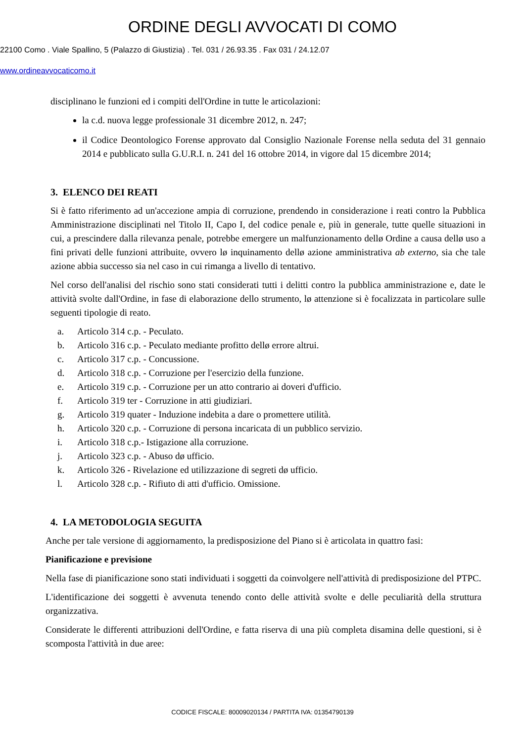ORDINE DEGLI AVVOCATI DI COMO
22100 Como . Viale Spallino, 5 (Palazzo di Giustizia) . Tel. 031 / 26.93.35 . Fax 031 / 24.12.07
www.ordineavvocaticomo.it
disciplinano le funzioni ed i compiti dell'Ordine in tutte le articolazioni:
la c.d. nuova legge professionale 31 dicembre 2012, n. 247;
il Codice Deontologico Forense approvato dal Consiglio Nazionale Forense nella seduta del 31 gennaio 2014 e pubblicato sulla G.U.R.I. n. 241 del 16 ottobre 2014, in vigore dal 15 dicembre 2014;
3. ELENCO DEI REATI
Si è fatto riferimento ad un'accezione ampia di corruzione, prendendo in considerazione i reati contro la Pubblica Amministrazione disciplinati nel Titolo II, Capo I, del codice penale e, più in generale, tutte quelle situazioni in cui, a prescindere dalla rilevanza penale, potrebbe emergere un malfunzionamento dellø Ordine a causa dellø uso a fini privati delle funzioni attribuite, ovvero lø inquinamento dellø azione amministrativa ab externo, sia che tale azione abbia successo sia nel caso in cui rimanga a livello di tentativo.
Nel corso dell'analisi del rischio sono stati considerati tutti i delitti contro la pubblica amministrazione e, date le attività svolte dall'Ordine, in fase di elaborazione dello strumento, lø attenzione si è focalizzata in particolare sulle seguenti tipologie di reato.
a. Articolo 314 c.p. - Peculato.
b. Articolo 316 c.p. - Peculato mediante profitto dellø errore altrui.
c. Articolo 317 c.p. - Concussione.
d. Articolo 318 c.p. - Corruzione per l'esercizio della funzione.
e. Articolo 319 c.p. - Corruzione per un atto contrario ai doveri d'ufficio.
f. Articolo 319 ter - Corruzione in atti giudiziari.
g. Articolo 319 quater - Induzione indebita a dare o promettere utilità.
h. Articolo 320 c.p. - Corruzione di persona incaricata di un pubblico servizio.
i. Articolo 318 c.p.- Istigazione alla corruzione.
j. Articolo 323 c.p. - Abuso dø ufficio.
k. Articolo 326 - Rivelazione ed utilizzazione di segreti dø ufficio.
l. Articolo 328 c.p. - Rifiuto di atti d'ufficio. Omissione.
4. LA METODOLOGIA SEGUITA
Anche per tale versione di aggiornamento, la predisposizione del Piano si è articolata in quattro fasi:
Pianificazione e previsione
Nella fase di pianificazione sono stati individuati i soggetti da coinvolgere nell'attività di predisposizione del PTPC.
L'identificazione dei soggetti è avvenuta tenendo conto delle attività svolte e delle peculiarità della struttura organizzativa.
Considerate le differenti attribuzioni dell'Ordine, e fatta riserva di una più completa disamina delle questioni, si è scomposta l'attività in due aree:
CODICE FISCALE: 80009020134 / PARTITA IVA: 01354790139